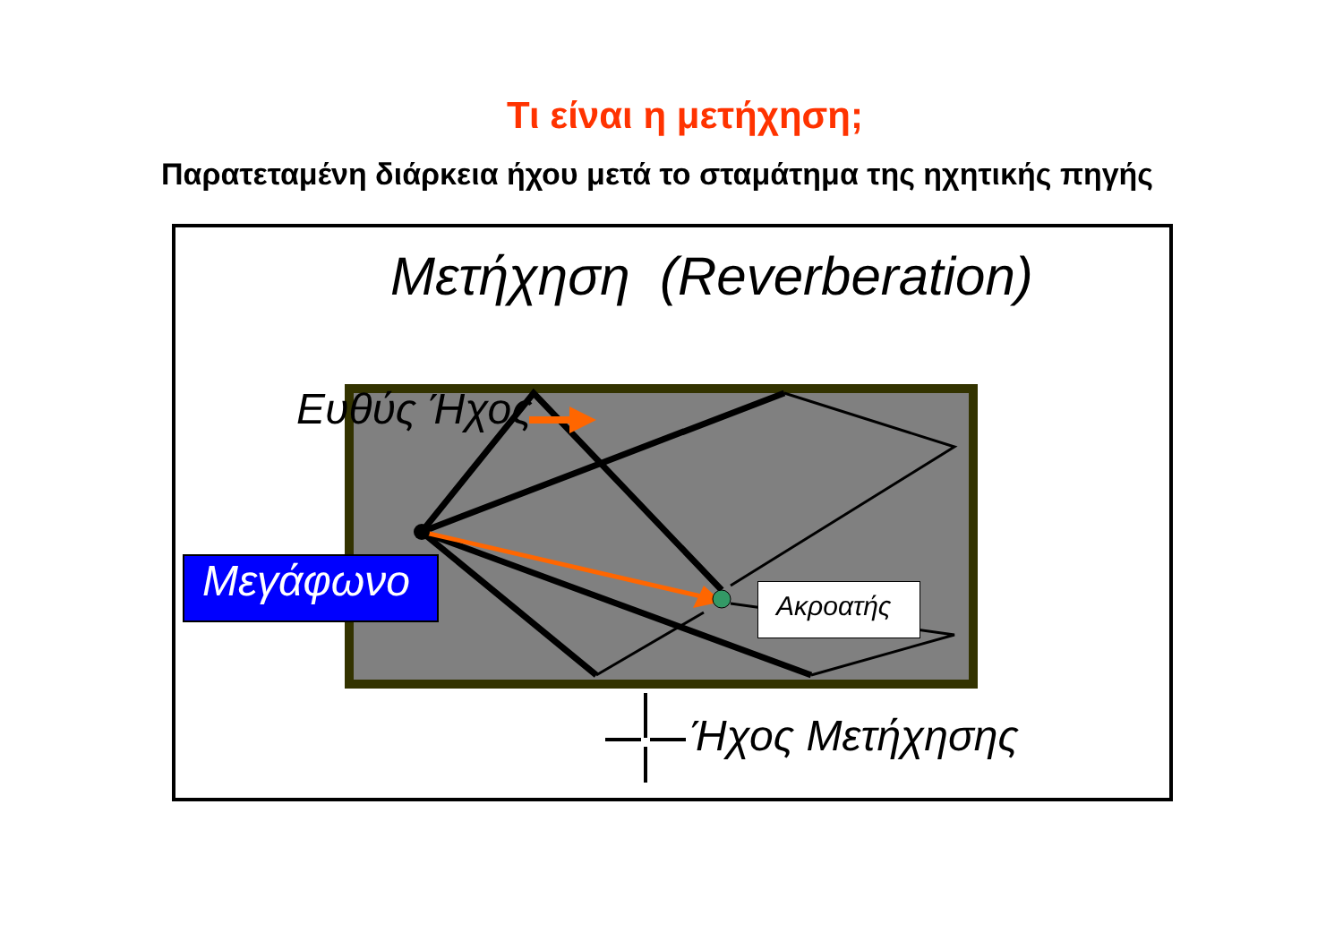Τι είναι η μετήχηση;
Παρατεταμένη διάρκεια ήχου μετά το σταμάτημα της ηχητικής πηγής
Μετήχηση (Reverberation)
Ευθύς Ήχος
Μεγάφωνο Ακροατής
Ήχος Μετήχησης